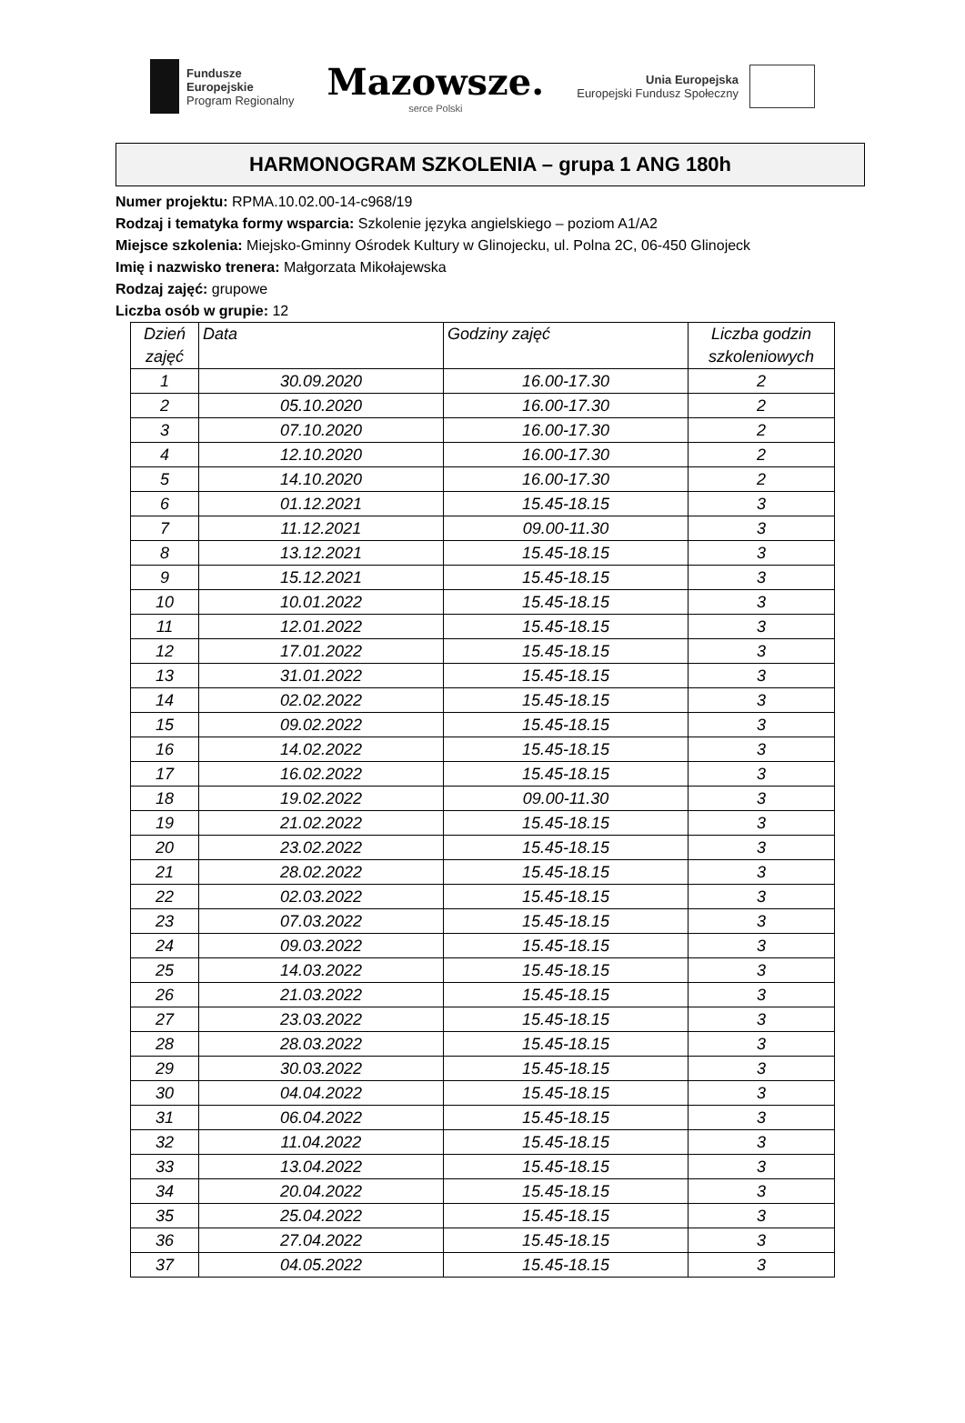Fundusze
Europejskie
Program Regionalny
Mazowsze.
serce Polski
Unia Europejska
Europejski Fundusz Społeczny
HARMONOGRAM SZKOLENIA – grupa 1 ANG 180h
Numer projektu: RPMA.10.02.00-14-c968/19
Rodzaj i tematyka formy wsparcia: Szkolenie języka angielskiego – poziom A1/A2
Miejsce szkolenia: Miejsko-Gminny Ośrodek Kultury w Glinojecku, ul. Polna 2C, 06-450 Glinojeck
Imię i nazwisko trenera: Małgorzata Mikołajewska
Rodzaj zajęć: grupowe
Liczba osób w grupie: 12
| Dzień zajęć | Data | Godziny zajęć | Liczba godzin szkoleniowych |
| --- | --- | --- | --- |
| 1 | 30.09.2020 | 16.00-17.30 | 2 |
| 2 | 05.10.2020 | 16.00-17.30 | 2 |
| 3 | 07.10.2020 | 16.00-17.30 | 2 |
| 4 | 12.10.2020 | 16.00-17.30 | 2 |
| 5 | 14.10.2020 | 16.00-17.30 | 2 |
| 6 | 01.12.2021 | 15.45-18.15 | 3 |
| 7 | 11.12.2021 | 09.00-11.30 | 3 |
| 8 | 13.12.2021 | 15.45-18.15 | 3 |
| 9 | 15.12.2021 | 15.45-18.15 | 3 |
| 10 | 10.01.2022 | 15.45-18.15 | 3 |
| 11 | 12.01.2022 | 15.45-18.15 | 3 |
| 12 | 17.01.2022 | 15.45-18.15 | 3 |
| 13 | 31.01.2022 | 15.45-18.15 | 3 |
| 14 | 02.02.2022 | 15.45-18.15 | 3 |
| 15 | 09.02.2022 | 15.45-18.15 | 3 |
| 16 | 14.02.2022 | 15.45-18.15 | 3 |
| 17 | 16.02.2022 | 15.45-18.15 | 3 |
| 18 | 19.02.2022 | 09.00-11.30 | 3 |
| 19 | 21.02.2022 | 15.45-18.15 | 3 |
| 20 | 23.02.2022 | 15.45-18.15 | 3 |
| 21 | 28.02.2022 | 15.45-18.15 | 3 |
| 22 | 02.03.2022 | 15.45-18.15 | 3 |
| 23 | 07.03.2022 | 15.45-18.15 | 3 |
| 24 | 09.03.2022 | 15.45-18.15 | 3 |
| 25 | 14.03.2022 | 15.45-18.15 | 3 |
| 26 | 21.03.2022 | 15.45-18.15 | 3 |
| 27 | 23.03.2022 | 15.45-18.15 | 3 |
| 28 | 28.03.2022 | 15.45-18.15 | 3 |
| 29 | 30.03.2022 | 15.45-18.15 | 3 |
| 30 | 04.04.2022 | 15.45-18.15 | 3 |
| 31 | 06.04.2022 | 15.45-18.15 | 3 |
| 32 | 11.04.2022 | 15.45-18.15 | 3 |
| 33 | 13.04.2022 | 15.45-18.15 | 3 |
| 34 | 20.04.2022 | 15.45-18.15 | 3 |
| 35 | 25.04.2022 | 15.45-18.15 | 3 |
| 36 | 27.04.2022 | 15.45-18.15 | 3 |
| 37 | 04.05.2022 | 15.45-18.15 | 3 |